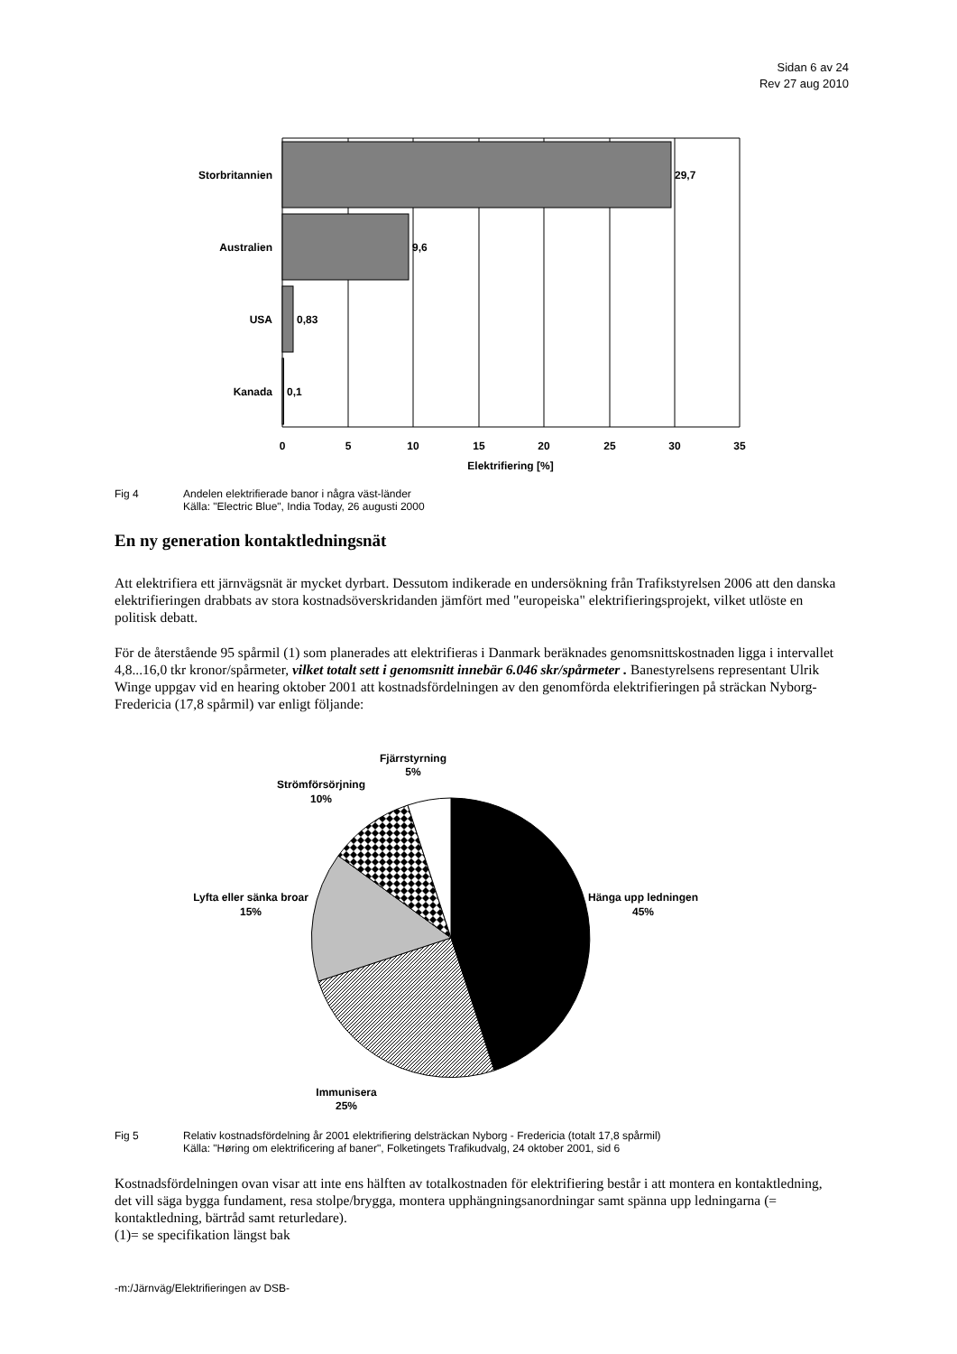Sidan 6 av 24
Rev 27 aug 2010
Storbritannien
29,7
Australien
9,6
USA
0,83
Kanada
0,1
0
5
10
15
20
25
30
35
Elektrifiering [%]
Fig 4 Andelen elektrifierade banor i några väst-länder
Källa: "Electric Blue", India Today, 26 augusti 2000
En ny generation kontaktledningsnät
Att elektrifiera ett järnvägsnät är mycket dyrbart. Dessutom indikerade en undersökning från Trafikstyrelsen 2006 att den danska elektrifieringen drabbats av stora kostnadsöverskridanden jämfört med "europeiska" elektrifieringsprojekt, vilket utlöste en politisk debatt.
För de återstående 95 spårmil (1) som planerades att elektrifieras i Danmark beräknades genomsnittskostnaden ligga i intervallet 4,8...16,0 tkr kronor/spårmeter, vilket totalt sett i genomsnitt innebär 6.046 skr/spårmeter . Banestyrelsens representant Ulrik Winge uppgav vid en hearing oktober 2001 att kostnadsfördelningen av den genomförda elektrifieringen på sträckan Nyborg- Fredericia (17,8 spårmil) var enligt följande:
Fjärrstyrning
5%
Strömförsörjning
10%
Lyfta eller sänka broar
15%
Hänga upp ledningen
45%
Immunisera
25%
Fig 5 Relativ kostnadsfördelning år 2001 elektrifiering delsträckan Nyborg - Fredericia (totalt 17,8 spårmil)
Källa: "Høring om elektrificering af baner", Folketingets Trafikudvalg, 24 oktober 2001, sid 6
Kostnadsfördelningen ovan visar att inte ens hälften av totalkostnaden för elektrifiering består i att montera en kontaktledning, det vill säga bygga fundament, resa stolpe/brygga, montera upphängningsanordningar samt spänna upp ledningarna (= kontaktledning, bärtråd samt returledare).
(1)= se specifikation längst bak
-m:/Järnväg/Elektrifieringen av DSB-